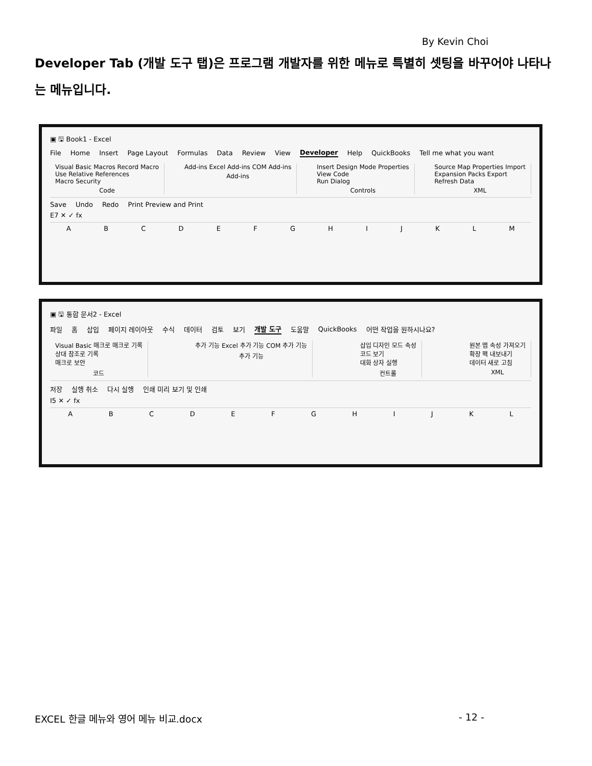By Kevin Choi
Developer Tab (개발 도구 탭)은 프로그램 개발자를 위한 메뉴로 특별히 셋팅을 바꾸어야 나타나는 메뉴입니다.
▣ 🖫 Book1 - Excel
File Home Insert Page Layout Formulas Data Review View Developer Help QuickBooks Tell me what you want
Visual Basic Macros Record Macro
Use Relative References
Macro Security
Code
Add-ins Excel Add-ins COM Add-ins
Add-ins
Insert Design Mode Properties
View Code
Run Dialog
Controls
Source Map Properties Import
Expansion Packs Export
Refresh Data
XML
Save Undo Redo Print Preview and Print
E7 ✕ ✓ fx
ABCDEFGHIJKLM
▣ 🖫 통합 문서2 - Excel
파일 홈 삽입 페이지 레이아웃 수식 데이터 검토 보기 개발 도구 도움말 QuickBooks 어떤 작업을 원하시나요?
Visual Basic 매크로 매크로 기록
상대 참조로 기록
매크로 보안
코드
추가 기능 Excel 추가 기능 COM 추가 기능
추가 기능
삽입 디자인 모드 속성
코드 보기
대화 상자 실행
컨트롤
원본 맵 속성 가져오기
확장 팩 내보내기
데이터 새로 고침
XML
저장 실행 취소 다시 실행 인쇄 미리 보기 및 인쇄
I5 ✕ ✓ fx
ABCDEFGHIJKL
EXCEL 한글 메뉴와 영어 메뉴 비교.docx - 12 -